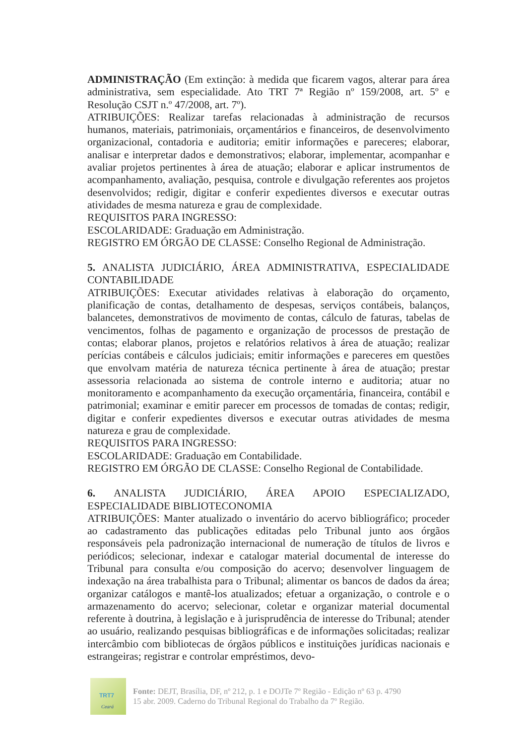ADMINISTRAÇÃO (Em extinção: à medida que ficarem vagos, alterar para área administrativa, sem especialidade. Ato TRT 7ª Região nº 159/2008, art. 5º e Resolução CSJT n.º 47/2008, art. 7º).
ATRIBUIÇÕES: Realizar tarefas relacionadas à administração de recursos humanos, materiais, patrimoniais, orçamentários e financeiros, de desenvolvimento organizacional, contadoria e auditoria; emitir informações e pareceres; elaborar, analisar e interpretar dados e demonstrativos; elaborar, implementar, acompanhar e avaliar projetos pertinentes à área de atuação; elaborar e aplicar instrumentos de acompanhamento, avaliação, pesquisa, controle e divulgação referentes aos projetos desenvolvidos; redigir, digitar e conferir expedientes diversos e executar outras atividades de mesma natureza e grau de complexidade.
REQUISITOS PARA INGRESSO:
ESCOLARIDADE: Graduação em Administração.
REGISTRO EM ÓRGÃO DE CLASSE: Conselho Regional de Administração.
5. ANALISTA JUDICIÁRIO, ÁREA ADMINISTRATIVA, ESPECIALIDADE CONTABILIDADE
ATRIBUIÇÕES: Executar atividades relativas à elaboração do orçamento, planificação de contas, detalhamento de despesas, serviços contábeis, balanços, balancetes, demonstrativos de movimento de contas, cálculo de faturas, tabelas de vencimentos, folhas de pagamento e organização de processos de prestação de contas; elaborar planos, projetos e relatórios relativos à área de atuação; realizar perícias contábeis e cálculos judiciais; emitir informações e pareceres em questões que envolvam matéria de natureza técnica pertinente à área de atuação; prestar assessoria relacionada ao sistema de controle interno e auditoria; atuar no monitoramento e acompanhamento da execução orçamentária, financeira, contábil e patrimonial; examinar e emitir parecer em processos de tomadas de contas; redigir, digitar e conferir expedientes diversos e executar outras atividades de mesma natureza e grau de complexidade.
REQUISITOS PARA INGRESSO:
ESCOLARIDADE: Graduação em Contabilidade.
REGISTRO EM ÓRGÃO DE CLASSE: Conselho Regional de Contabilidade.
6. ANALISTA JUDICIÁRIO, ÁREA APOIO ESPECIALIZADO, ESPECIALIDADE BIBLIOTECONOMIA
ATRIBUIÇÕES: Manter atualizado o inventário do acervo bibliográfico; proceder ao cadastramento das publicações editadas pelo Tribunal junto aos órgãos responsáveis pela padronização internacional de numeração de títulos de livros e periódicos; selecionar, indexar e catalogar material documental de interesse do Tribunal para consulta e/ou composição do acervo; desenvolver linguagem de indexação na área trabalhista para o Tribunal; alimentar os bancos de dados da área; organizar catálogos e mantê-los atualizados; efetuar a organização, o controle e o armazenamento do acervo; selecionar, coletar e organizar material documental referente à doutrina, à legislação e à jurisprudência de interesse do Tribunal; atender ao usuário, realizando pesquisas bibliográficas e de informações solicitadas; realizar intercâmbio com bibliotecas de órgãos públicos e instituições jurídicas nacionais e estrangeiras; registrar e controlar empréstimos, devo-
TRT7
Ceará
Fonte: DEJT, Brasília, DF, nº 212, p. 1 e DOJTe 7º Região - Edição nº 63 p. 4790
15 abr. 2009. Caderno do Tribunal Regional do Trabalho da 7º Região.